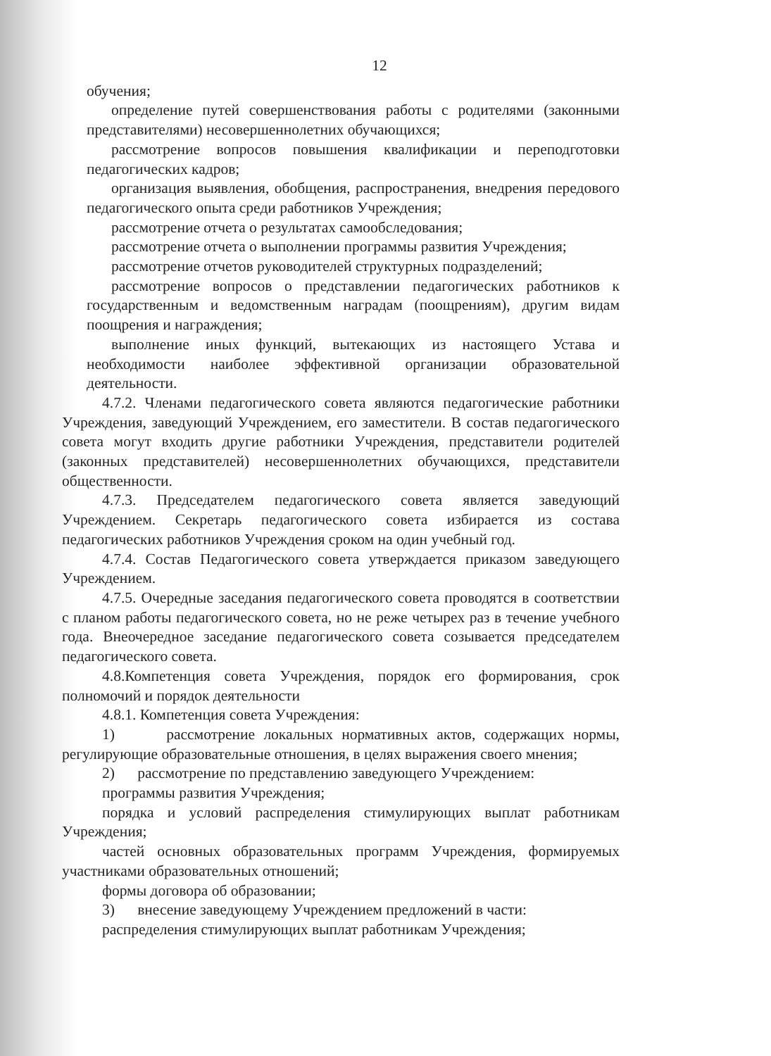12
обучения;
определение путей совершенствования работы с родителями (законными представителями) несовершеннолетних обучающихся;
рассмотрение вопросов повышения квалификации и переподготовки педагогических кадров;
организация выявления, обобщения, распространения, внедрения передового педагогического опыта среди работников Учреждения;
рассмотрение отчета о результатах самообследования;
рассмотрение отчета о выполнении программы развития Учреждения;
рассмотрение отчетов руководителей структурных подразделений;
рассмотрение вопросов о представлении педагогических работников к государственным и ведомственным наградам (поощрениям), другим видам поощрения и награждения;
выполнение иных функций, вытекающих из настоящего Устава и необходимости наиболее эффективной организации образовательной деятельности.
4.7.2. Членами педагогического совета являются педагогические работники Учреждения, заведующий Учреждением, его заместители. В состав педагогического совета могут входить другие работники Учреждения, представители родителей (законных представителей) несовершеннолетних обучающихся, представители общественности.
4.7.3. Председателем педагогического совета является заведующий Учреждением. Секретарь педагогического совета избирается из состава педагогических работников Учреждения сроком на один учебный год.
4.7.4. Состав Педагогического совета утверждается приказом заведующего Учреждением.
4.7.5. Очередные заседания педагогического совета проводятся в соответствии с планом работы педагогического совета, но не реже четырех раз в течение учебного года. Внеочередное заседание педагогического совета созывается председателем педагогического совета.
4.8.Компетенция совета Учреждения, порядок его формирования, срок полномочий и порядок деятельности
4.8.1. Компетенция совета Учреждения:
1) рассмотрение локальных нормативных актов, содержащих нормы, регулирующие образовательные отношения, в целях выражения своего мнения;
2) рассмотрение по представлению заведующего Учреждением:
программы развития Учреждения;
порядка и условий распределения стимулирующих выплат работникам Учреждения;
частей основных образовательных программ Учреждения, формируемых участниками образовательных отношений;
формы договора об образовании;
3) внесение заведующему Учреждением предложений в части:
распределения стимулирующих выплат работникам Учреждения;